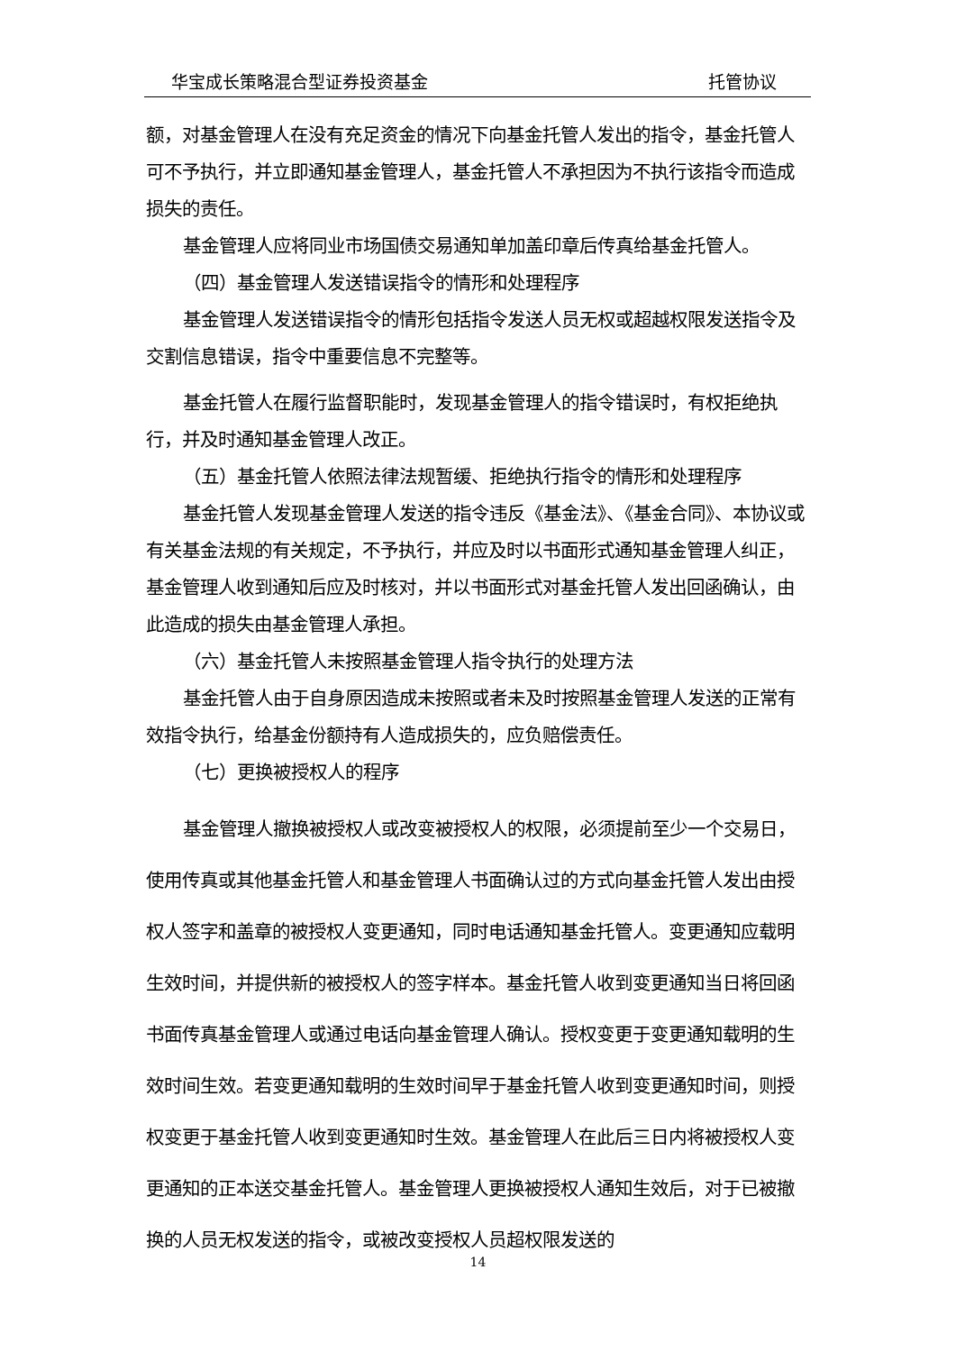华宝成长策略混合型证券投资基金 托管协议
额，对基金管理人在没有充足资金的情况下向基金托管人发出的指令，基金托管人可不予执行，并立即通知基金管理人，基金托管人不承担因为不执行该指令而造成损失的责任。
基金管理人应将同业市场国债交易通知单加盖印章后传真给基金托管人。
（四）基金管理人发送错误指令的情形和处理程序
基金管理人发送错误指令的情形包括指令发送人员无权或超越权限发送指令及交割信息错误，指令中重要信息不完整等。
基金托管人在履行监督职能时，发现基金管理人的指令错误时，有权拒绝执行，并及时通知基金管理人改正。
（五）基金托管人依照法律法规暂缓、拒绝执行指令的情形和处理程序
基金托管人发现基金管理人发送的指令违反《基金法》、《基金合同》、本协议或有关基金法规的有关规定，不予执行，并应及时以书面形式通知基金管理人纠正，基金管理人收到通知后应及时核对，并以书面形式对基金托管人发出回函确认，由此造成的损失由基金管理人承担。
（六）基金托管人未按照基金管理人指令执行的处理方法
基金托管人由于自身原因造成未按照或者未及时按照基金管理人发送的正常有效指令执行，给基金份额持有人造成损失的，应负赔偿责任。
（七）更换被授权人的程序
基金管理人撤换被授权人或改变被授权人的权限，必须提前至少一个交易日，使用传真或其他基金托管人和基金管理人书面确认过的方式向基金托管人发出由授权人签字和盖章的被授权人变更通知，同时电话通知基金托管人。变更通知应载明生效时间，并提供新的被授权人的签字样本。基金托管人收到变更通知当日将回函书面传真基金管理人或通过电话向基金管理人确认。授权变更于变更通知载明的生效时间生效。若变更通知载明的生效时间早于基金托管人收到变更通知时间，则授权变更于基金托管人收到变更通知时生效。基金管理人在此后三日内将被授权人变更通知的正本送交基金托管人。基金管理人更换被授权人通知生效后，对于已被撤换的人员无权发送的指令，或被改变授权人员超权限发送的
14